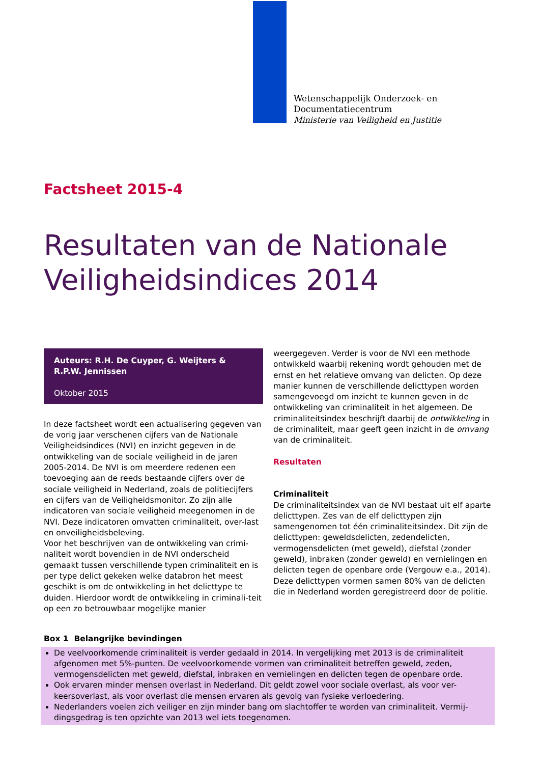Wetenschappelijk Onderzoek- en
Documentatiecentrum
Ministerie van Veiligheid en Justitie
Factsheet 2015-4
Resultaten van de Nationale Veiligheidsindices 2014
Auteurs: R.H. De Cuyper, G. Weijters & R.P.W. Jennissen
Oktober 2015
In deze factsheet wordt een actualisering gegeven van de vorig jaar verschenen cijfers van de Nationale Veiligheidsindices (NVI) en inzicht gegeven in de ontwikkeling van de sociale veiligheid in de jaren 2005-2014. De NVI is om meerdere redenen een toevoeging aan de reeds bestaande cijfers over de sociale veiligheid in Nederland, zoals de politiecijfers en cijfers van de Veiligheidsmonitor. Zo zijn alle indicatoren van sociale veiligheid meegenomen in de NVI. Deze indicatoren omvatten criminaliteit, over-last en onveiligheidsbeleving.
Voor het beschrijven van de ontwikkeling van crimi-naliteit wordt bovendien in de NVI onderscheid gemaakt tussen verschillende typen criminaliteit en is per type delict gekeken welke databron het meest geschikt is om de ontwikkeling in het delicttype te duiden. Hierdoor wordt de ontwikkeling in criminali-teit op een zo betrouwbaar mogelijke manier
weergegeven. Verder is voor de NVI een methode ontwikkeld waarbij rekening wordt gehouden met de ernst en het relatieve omvang van delicten. Op deze manier kunnen de verschillende delicttypen worden samengevoegd om inzicht te kunnen geven in de ontwikkeling van criminaliteit in het algemeen. De criminaliteitsindex beschrijft daarbij de ontwikkeling in de criminaliteit, maar geeft geen inzicht in de omvang van de criminaliteit.
Resultaten
Criminaliteit
De criminaliteitsindex van de NVI bestaat uit elf aparte delicttypen. Zes van de elf delicttypen zijn samengenomen tot één criminaliteitsindex. Dit zijn de delicttypen: geweldsdelicten, zedendelicten, vermogensdelicten (met geweld), diefstal (zonder geweld), inbraken (zonder geweld) en vernielingen en delicten tegen de openbare orde (Vergouw e.a., 2014). Deze delicttypen vormen samen 80% van de delicten die in Nederland worden geregistreerd door de politie.
Box 1 Belangrijke bevindingen
De veelvoorkomende criminaliteit is verder gedaald in 2014. In vergelijking met 2013 is de criminaliteit afgenomen met 5%-punten. De veelvoorkomende vormen van criminaliteit betreffen geweld, zeden, vermogensdelicten met geweld, diefstal, inbraken en vernielingen en delicten tegen de openbare orde.
Ook ervaren minder mensen overlast in Nederland. Dit geldt zowel voor sociale overlast, als voor ver-keersoverlast, als voor overlast die mensen ervaren als gevolg van fysieke verloedering.
Nederlanders voelen zich veiliger en zijn minder bang om slachtoffer te worden van criminaliteit. Vermij-dingsgedrag is ten opzichte van 2013 wel iets toegenomen.